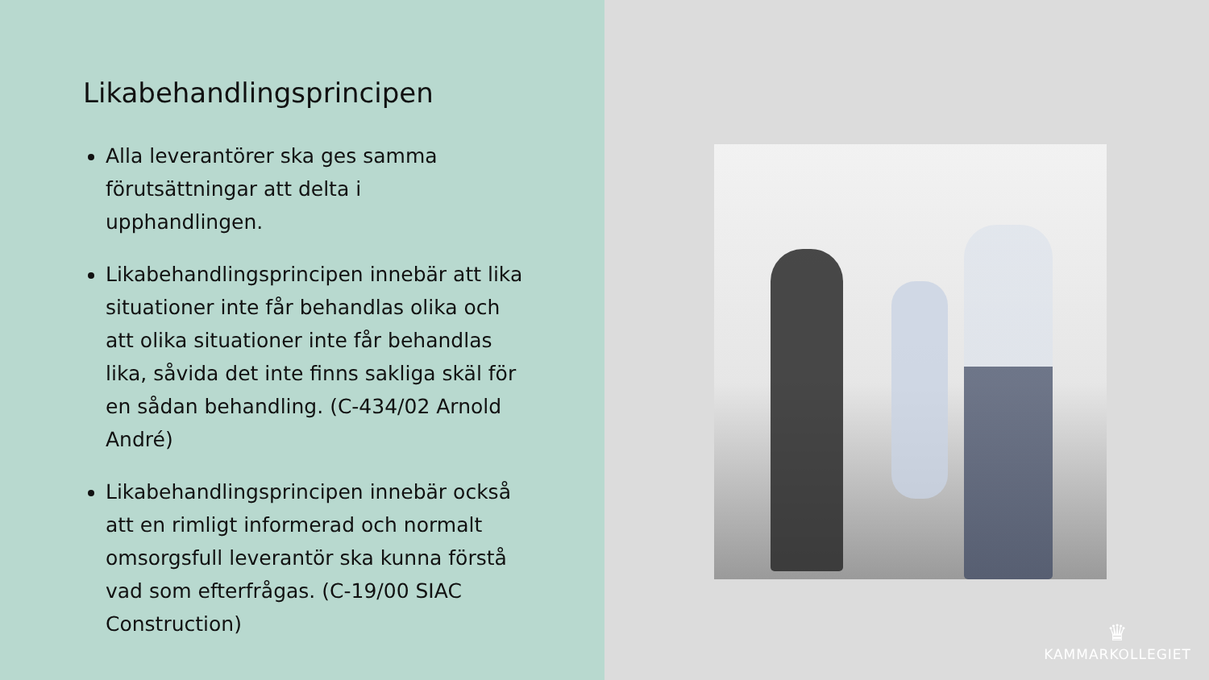Likabehandlingsprincipen
Alla leverantörer ska ges samma förutsättningar att delta i upphandlingen.
Likabehandlingsprincipen innebär att lika situationer inte får behandlas olika och att olika situationer inte får behandlas lika, såvida det inte finns sakliga skäl för en sådan behandling. (C-434/02 Arnold André)
Likabehandlingsprincipen innebär också att en rimligt informerad och normalt omsorgsfull leverantör ska kunna förstå vad som efterfrågas. (C-19/00 SIAC Construction)
♛
KAMMARKOLLEGIET